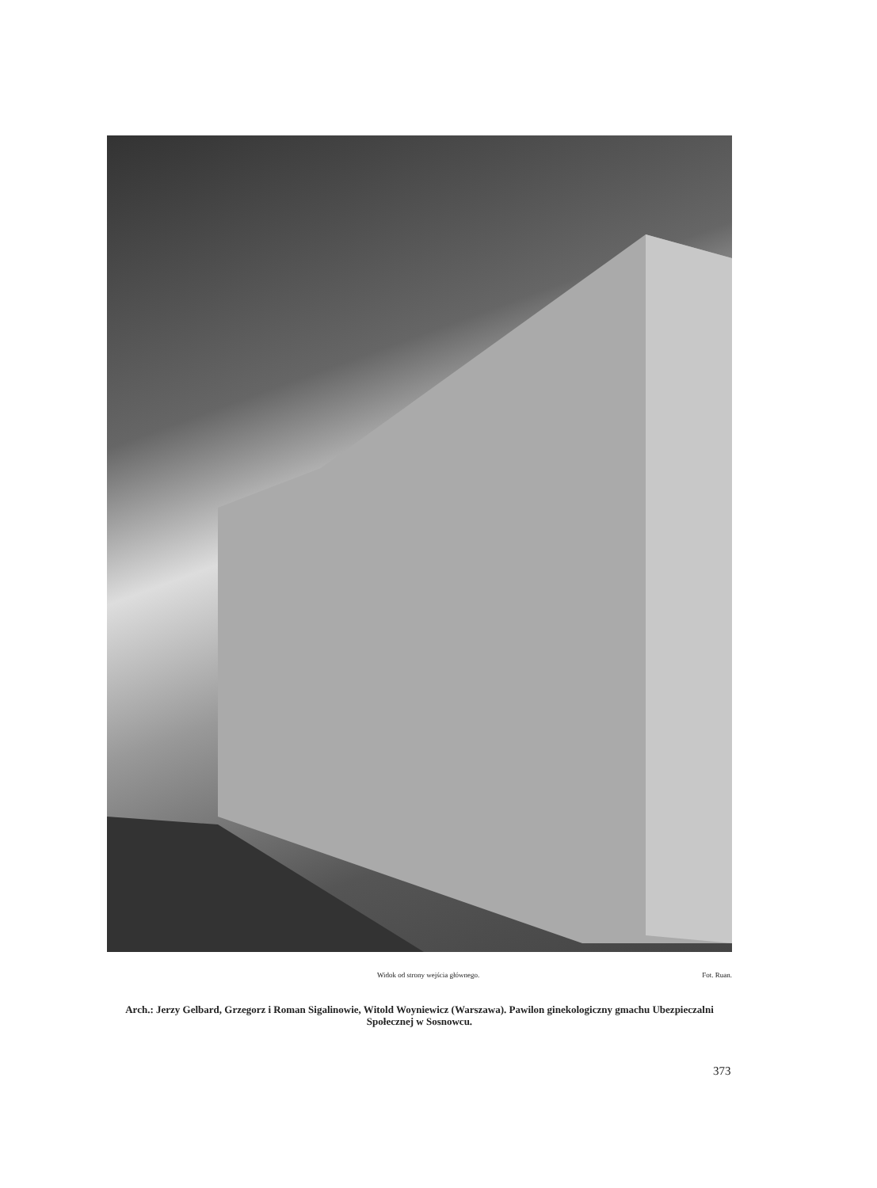Widok od strony wejścia głównego. Fot. Ruan.
Arch.: Jerzy Gelbard, Grzegorz i Roman Sigalinowie, Witold Woyniewicz (Warszawa). Pawilon ginekologiczny gmachu Ubezpieczalni Społecznej w Sosnowcu.
373